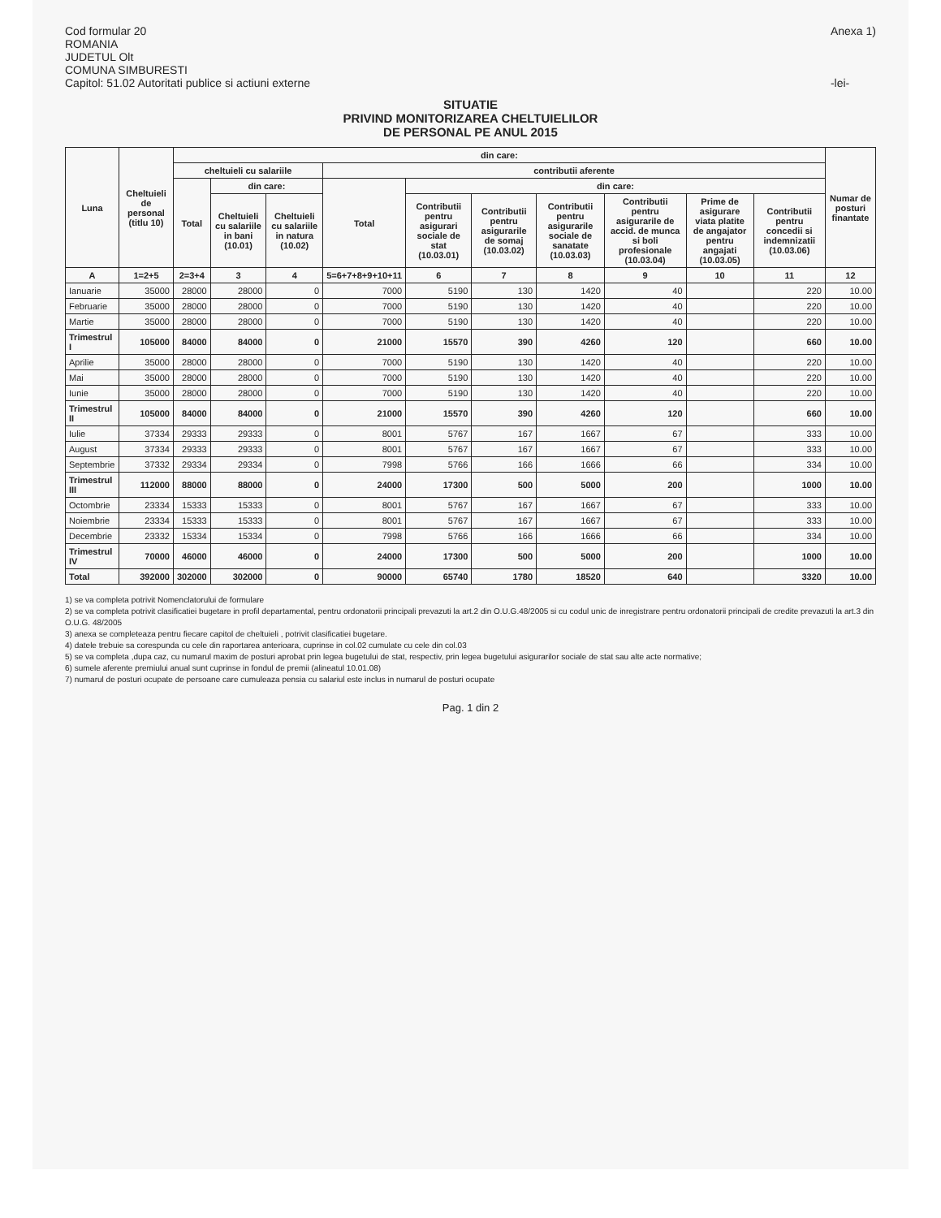Cod formular 20
ROMANIA
JUDETUL Olt
COMUNA SIMBURESTI
Capitol: 51.02 Autoritati publice si actiuni externe
Anexa 1)
-lei-
SITUATIE
PRIVIND MONITORIZAREA CHELTUIELILOR
DE PERSONAL PE ANUL 2015
| Luna | Cheltuieli de personal (titlu 10) | din care: | | | | | | | | | | Numar de posturi finantate |
| --- | --- | --- | --- | --- | --- | --- | --- | --- | --- | --- | --- | --- |
| | | cheltuieli cu salariile | | | contributii aferente | | | | | | | |
| | | Total | din care: | | Total | din care: | | | | | | |
| | | | Cheltuieli cu salariile in bani (10.01) | Cheltuieli cu salariile in natura (10.02) | | Contributii pentru asigurari sociale de stat (10.03.01) | Contributii pentru asigurarile de somaj (10.03.02) | Contributii pentru asigurarile sociale de sanatate (10.03.03) | Contributii pentru asigurarile de accid. de munca si boli profesionale (10.03.04) | Prime de asigurare viata platite de angajator pentru angajati (10.03.05) | Contributii pentru concedii si indemnizatii (10.03.06) | |
| A | 1=2+5 | 2=3+4 | 3 | 4 | 5=6+7+8+9+10+11 | 6 | 7 | 8 | 9 | 10 | 11 | 12 |
| Ianuarie | 35000 | 28000 | 28000 | 0 | 7000 | 5190 | 130 | 1420 | 40 | | 220 | 10.00 |
| Februarie | 35000 | 28000 | 28000 | 0 | 7000 | 5190 | 130 | 1420 | 40 | | 220 | 10.00 |
| Martie | 35000 | 28000 | 28000 | 0 | 7000 | 5190 | 130 | 1420 | 40 | | 220 | 10.00 |
| Trimestrul I | 105000 | 84000 | 84000 | 0 | 21000 | 15570 | 390 | 4260 | 120 | | 660 | 10.00 |
| Aprilie | 35000 | 28000 | 28000 | 0 | 7000 | 5190 | 130 | 1420 | 40 | | 220 | 10.00 |
| Mai | 35000 | 28000 | 28000 | 0 | 7000 | 5190 | 130 | 1420 | 40 | | 220 | 10.00 |
| Iunie | 35000 | 28000 | 28000 | 0 | 7000 | 5190 | 130 | 1420 | 40 | | 220 | 10.00 |
| Trimestrul II | 105000 | 84000 | 84000 | 0 | 21000 | 15570 | 390 | 4260 | 120 | | 660 | 10.00 |
| Iulie | 37334 | 29333 | 29333 | 0 | 8001 | 5767 | 167 | 1667 | 67 | | 333 | 10.00 |
| August | 37334 | 29333 | 29333 | 0 | 8001 | 5767 | 167 | 1667 | 67 | | 333 | 10.00 |
| Septembrie | 37332 | 29334 | 29334 | 0 | 7998 | 5766 | 166 | 1666 | 66 | | 334 | 10.00 |
| Trimestrul III | 112000 | 88000 | 88000 | 0 | 24000 | 17300 | 500 | 5000 | 200 | | 1000 | 10.00 |
| Octombrie | 23334 | 15333 | 15333 | 0 | 8001 | 5767 | 167 | 1667 | 67 | | 333 | 10.00 |
| Noiembrie | 23334 | 15333 | 15333 | 0 | 8001 | 5767 | 167 | 1667 | 67 | | 333 | 10.00 |
| Decembrie | 23332 | 15334 | 15334 | 0 | 7998 | 5766 | 166 | 1666 | 66 | | 334 | 10.00 |
| Trimestrul IV | 70000 | 46000 | 46000 | 0 | 24000 | 17300 | 500 | 5000 | 200 | | 1000 | 10.00 |
| Total | 392000 | 302000 | 302000 | 0 | 90000 | 65740 | 1780 | 18520 | 640 | | 3320 | 10.00 |
1) se va completa potrivit Nomenclatorului de formulare
2) se va completa potrivit clasificatiei bugetare in profil departamental, pentru ordonatorii principali prevazuti la art.2 din O.U.G.48/2005 si cu codul unic de inregistrare pentru ordonatorii principali de credite prevazuti la art.3 din O.U.G. 48/2005
3) anexa se completeaza pentru fiecare capitol de cheltuieli , potrivit clasificatiei bugetare.
4) datele trebuie sa corespunda cu cele din raportarea anterioara, cuprinse in col.02 cumulate cu cele din col.03
5) se va completa ,dupa caz, cu numarul maxim de posturi aprobat prin legea bugetului de stat, respectiv, prin legea bugetului asigurarilor sociale de stat sau alte acte normative;
6) sumele aferente premiului anual sunt cuprinse in fondul de premii (alineatul 10.01.08)
7) numarul de posturi ocupate de persoane care cumuleaza pensia cu salariul este inclus in numarul de posturi ocupate
Pag. 1 din 2